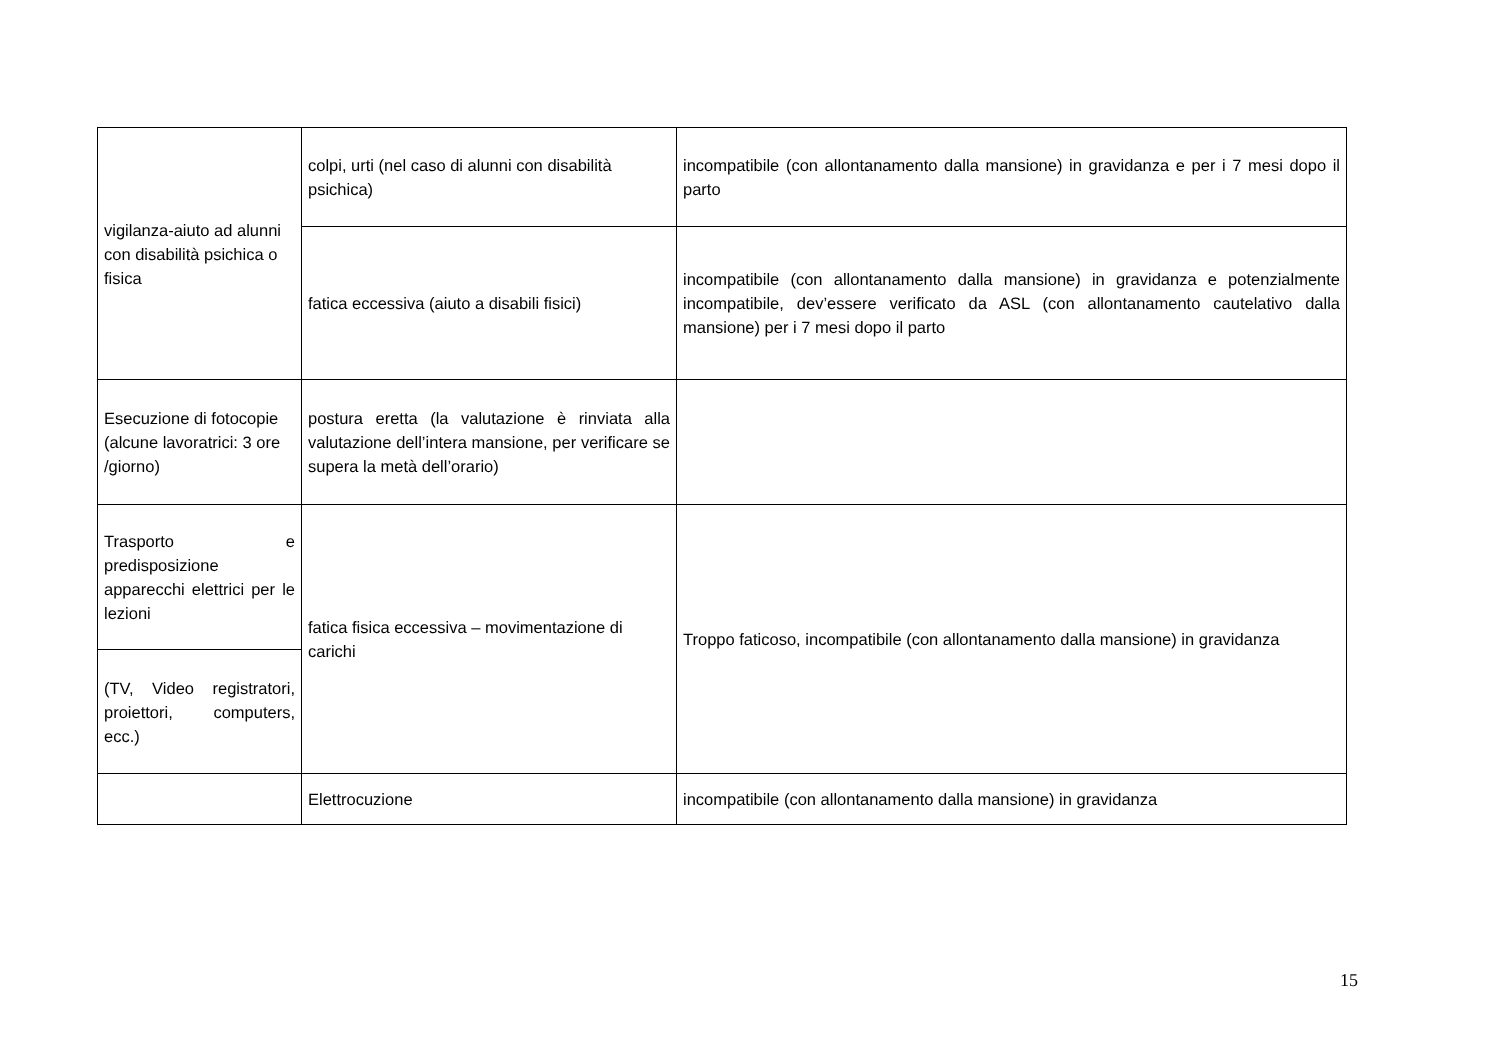| vigilanza-aiuto ad alunni con disabilità psichica o fisica | colpi, urti (nel caso di alunni con disabilità psichica) | incompatibile (con allontanamento dalla mansione) in gravidanza e per i 7 mesi dopo il parto |
| | fatica eccessiva (aiuto a disabili fisici) | incompatibile (con allontanamento dalla mansione) in gravidanza e potenzialmente incompatibile, dev’essere verificato da ASL (con allontanamento cautelativo dalla mansione) per i 7 mesi dopo il parto |
| Esecuzione di fotocopie (alcune lavoratrici: 3 ore /giorno) | postura eretta (la valutazione è rinviata alla valutazione dell’intera mansione, per verificare se supera la metà dell’orario) | |
| Trasporto e predisposizione apparecchi elettrici per le lezioni | fatica fisica eccessiva – movimentazione di carichi | Troppo faticoso, incompatibile (con allontanamento dalla mansione) in gravidanza |
| (TV, Video registratori, proiettori, computers, ecc.) | | |
| | Elettrocuzione | incompatibile (con allontanamento dalla mansione) in gravidanza |
15